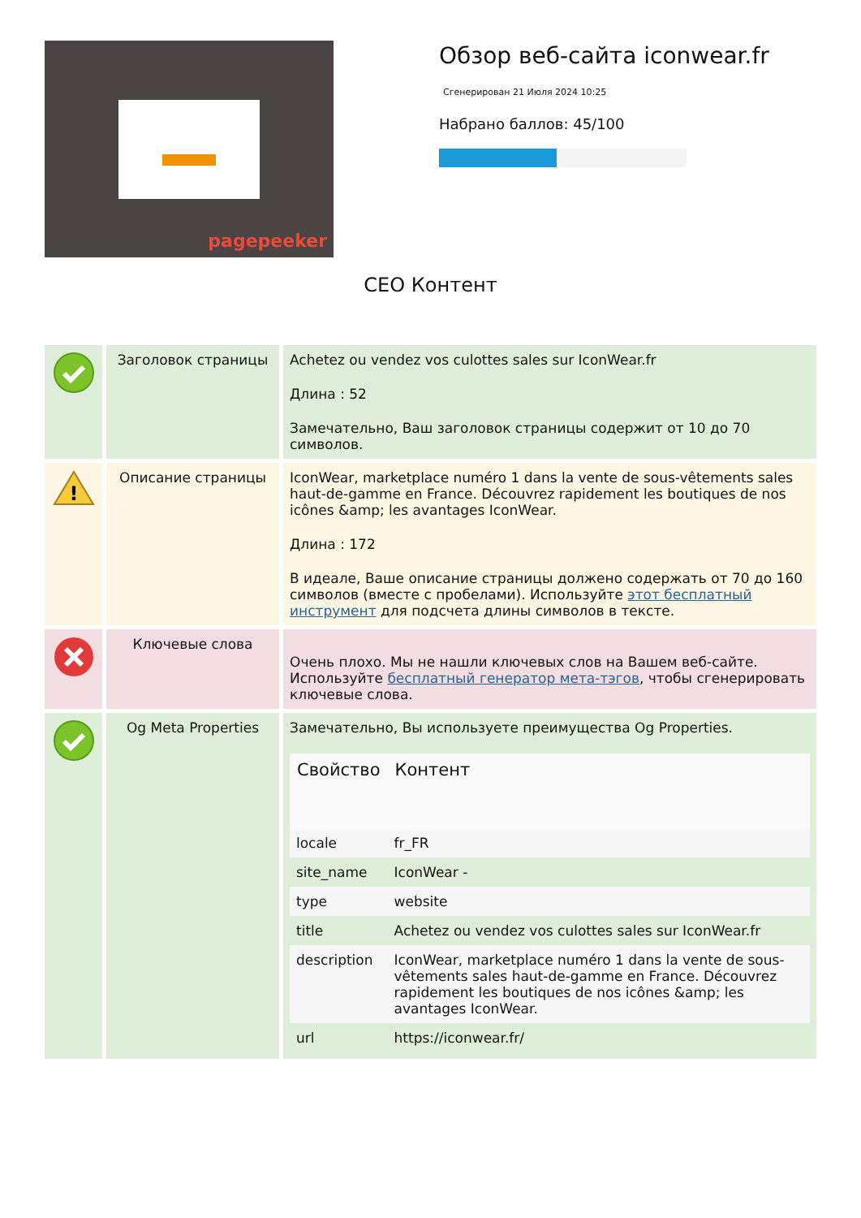pagepeeker
Обзор веб-сайта iconwear.fr
Сгенерирован 21 Июля 2024 10:25
Набрано баллов: 45/100
CEO Контент
| | Заголовок страницы | Achetez ou vendez vos culottes sales sur IconWear.fr Длина : 52 Замечательно, Ваш заголовок страницы содержит от 10 до 70 символов. |
| ! | Описание страницы | IconWear, marketplace numéro 1 dans la vente de sous-vêtements sales haut-de-gamme en France. Découvrez rapidement les boutiques de nos icônes &amp; les avantages IconWear. Длина : 172 В идеале, Ваше описание страницы должено содержать от 70 до 160 символов (вместе с пробелами). Используйте этот бесплатный инструмент для подсчета длины символов в тексте. |
| | Ключевые слова | Очень плохо. Мы не нашли ключевых слов на Вашем веб-сайте. Используйте бесплатный генератор мета-тэгов , чтобы сгенерировать ключевые слова. |
| | Og Meta Properties | Замечательно, Вы используете преимущества Og Properties. / Свойство / Контент / / --- / --- / / locale / fr_FR / / site_name / IconWear - / / type / website / / title / Achetez ou vendez vos culottes sales sur IconWear.fr / / description / IconWear, marketplace numéro 1 dans la vente de sous-vêtements sales haut-de-gamme en France. Découvrez rapidement les boutiques de nos icônes &amp; les avantages IconWear. / / url / https://iconwear.fr/ / |